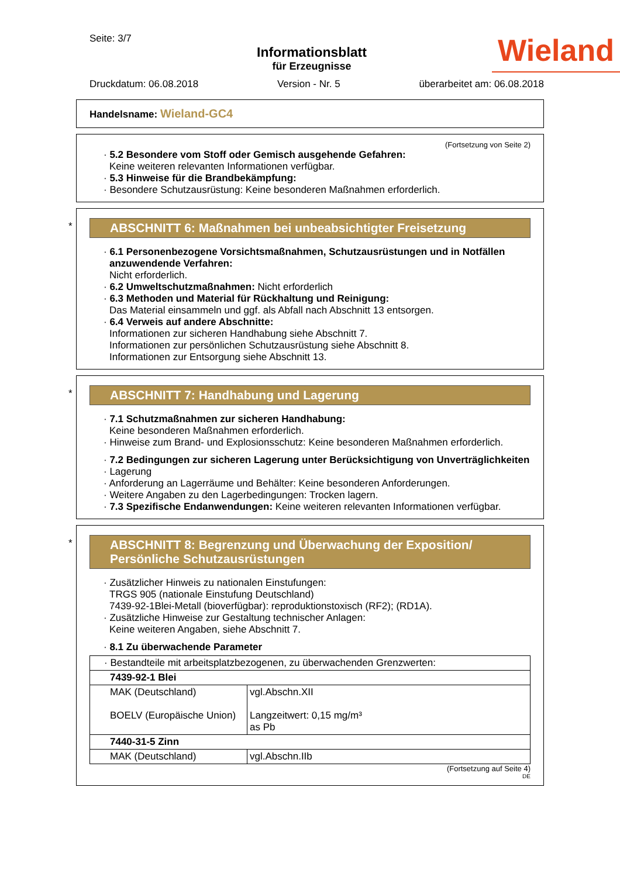Seite: 3/7
Informationsblatt
für Erzeugnisse
Wieland
Druckdatum: 06.08.2018 Version - Nr. 5 überarbeitet am: 06.08.2018
Handelsname: Wieland-GC4
(Fortsetzung von Seite 2)
· 5.2 Besondere vom Stoff oder Gemisch ausgehende Gefahren:
Keine weiteren relevanten Informationen verfügbar.
· 5.3 Hinweise für die Brandbekämpfung:
· Besondere Schutzausrüstung: Keine besonderen Maßnahmen erforderlich.
*
ABSCHNITT 6: Maßnahmen bei unbeabsichtigter Freisetzung
· 6.1 Personenbezogene Vorsichtsmaßnahmen, Schutzausrüstungen und in Notfällen anzuwendende Verfahren:
Nicht erforderlich.
· 6.2 Umweltschutzmaßnahmen: Nicht erforderlich
· 6.3 Methoden und Material für Rückhaltung und Reinigung:
Das Material einsammeln und ggf. als Abfall nach Abschnitt 13 entsorgen.
· 6.4 Verweis auf andere Abschnitte:
Informationen zur sicheren Handhabung siehe Abschnitt 7.
Informationen zur persönlichen Schutzausrüstung siehe Abschnitt 8.
Informationen zur Entsorgung siehe Abschnitt 13.
*
ABSCHNITT 7: Handhabung und Lagerung
· 7.1 Schutzmaßnahmen zur sicheren Handhabung:
Keine besonderen Maßnahmen erforderlich.
· Hinweise zum Brand- und Explosionsschutz: Keine besonderen Maßnahmen erforderlich.
· 7.2 Bedingungen zur sicheren Lagerung unter Berücksichtigung von Unverträglichkeiten
· Lagerung
· Anforderung an Lagerräume und Behälter: Keine besonderen Anforderungen.
· Weitere Angaben zu den Lagerbedingungen: Trocken lagern.
· 7.3 Spezifische Endanwendungen: Keine weiteren relevanten Informationen verfügbar.
*
ABSCHNITT 8: Begrenzung und Überwachung der Exposition/
Persönliche Schutzausrüstungen
· Zusätzlicher Hinweis zu nationalen Einstufungen:
TRGS 905 (nationale Einstufung Deutschland)
7439-92-1Blei-Metall (bioverfügbar): reproduktionstoxisch (RF2); (RD1A).
· Zusätzliche Hinweise zur Gestaltung technischer Anlagen:
Keine weiteren Angaben, siehe Abschnitt 7.
· 8.1 Zu überwachende Parameter
| · Bestandteile mit arbeitsplatzbezogenen, zu überwachenden Grenzwerten: | |
| 7439-92-1 Blei | |
| MAK (Deutschland) BOELV (Europäische Union) | vgl.Abschn.XII Langzeitwert: 0,15 mg/m³ as Pb |
| 7440-31-5 Zinn | |
| MAK (Deutschland) | vgl.Abschn.IIb |
(Fortsetzung auf Seite 4)
DE